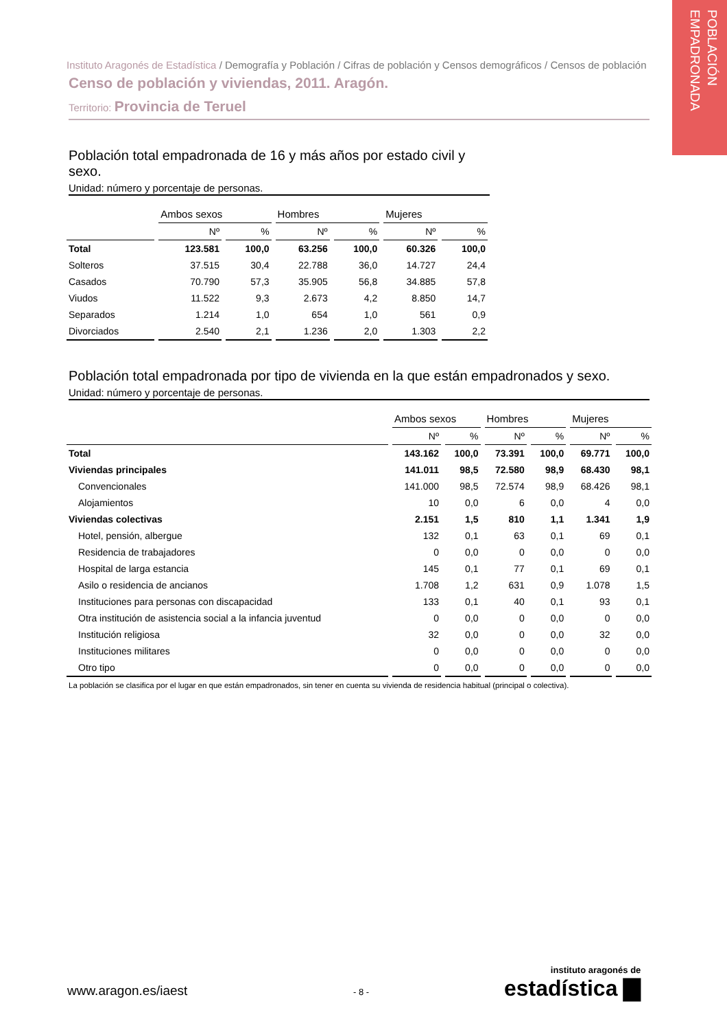POBLACIÓN EMPADRONADA
Instituto Aragonés de Estadística / Demografía y Población / Cifras de población y Censos demográficos / Censos de población
Censo de población y viviendas, 2011. Aragón.
Territorio: Provincia de Teruel
Población total empadronada de 16 y más años por estado civil y sexo.
Unidad: número y porcentaje de personas.
| | Ambos sexos | | Hombres | | Mujeres | |
| --- | --- | --- | --- | --- | --- | --- |
| | Nº | % | Nº | % | Nº | % |
| Total | 123.581 | 100,0 | 63.256 | 100,0 | 60.326 | 100,0 |
| Solteros | 37.515 | 30,4 | 22.788 | 36,0 | 14.727 | 24,4 |
| Casados | 70.790 | 57,3 | 35.905 | 56,8 | 34.885 | 57,8 |
| Viudos | 11.522 | 9,3 | 2.673 | 4,2 | 8.850 | 14,7 |
| Separados | 1.214 | 1,0 | 654 | 1,0 | 561 | 0,9 |
| Divorciados | 2.540 | 2,1 | 1.236 | 2,0 | 1.303 | 2,2 |
Población total empadronada por tipo de vivienda en la que están empadronados y sexo.
Unidad: número y porcentaje de personas.
| | Ambos sexos | | Hombres | | Mujeres | |
| --- | --- | --- | --- | --- | --- | --- |
| | Nº | % | Nº | % | Nº | % |
| Total | 143.162 | 100,0 | 73.391 | 100,0 | 69.771 | 100,0 |
| Viviendas principales | 141.011 | 98,5 | 72.580 | 98,9 | 68.430 | 98,1 |
| Convencionales | 141.000 | 98,5 | 72.574 | 98,9 | 68.426 | 98,1 |
| Alojamientos | 10 | 0,0 | 6 | 0,0 | 4 | 0,0 |
| Viviendas colectivas | 2.151 | 1,5 | 810 | 1,1 | 1.341 | 1,9 |
| Hotel, pensión, albergue | 132 | 0,1 | 63 | 0,1 | 69 | 0,1 |
| Residencia de trabajadores | 0 | 0,0 | 0 | 0,0 | 0 | 0,0 |
| Hospital de larga estancia | 145 | 0,1 | 77 | 0,1 | 69 | 0,1 |
| Asilo o residencia de ancianos | 1.708 | 1,2 | 631 | 0,9 | 1.078 | 1,5 |
| Instituciones para personas con discapacidad | 133 | 0,1 | 40 | 0,1 | 93 | 0,1 |
| Otra institución de asistencia social a la infancia juventud | 0 | 0,0 | 0 | 0,0 | 0 | 0,0 |
| Institución religiosa | 32 | 0,0 | 0 | 0,0 | 32 | 0,0 |
| Instituciones militares | 0 | 0,0 | 0 | 0,0 | 0 | 0,0 |
| Otro tipo | 0 | 0,0 | 0 | 0,0 | 0 | 0,0 |
La población se clasifica por el lugar en que están empadronados, sin tener en cuenta su vivienda de residencia habitual (principal o colectiva).
www.aragon.es/iaest - 8 -
instituto aragonés de
estadística ▇